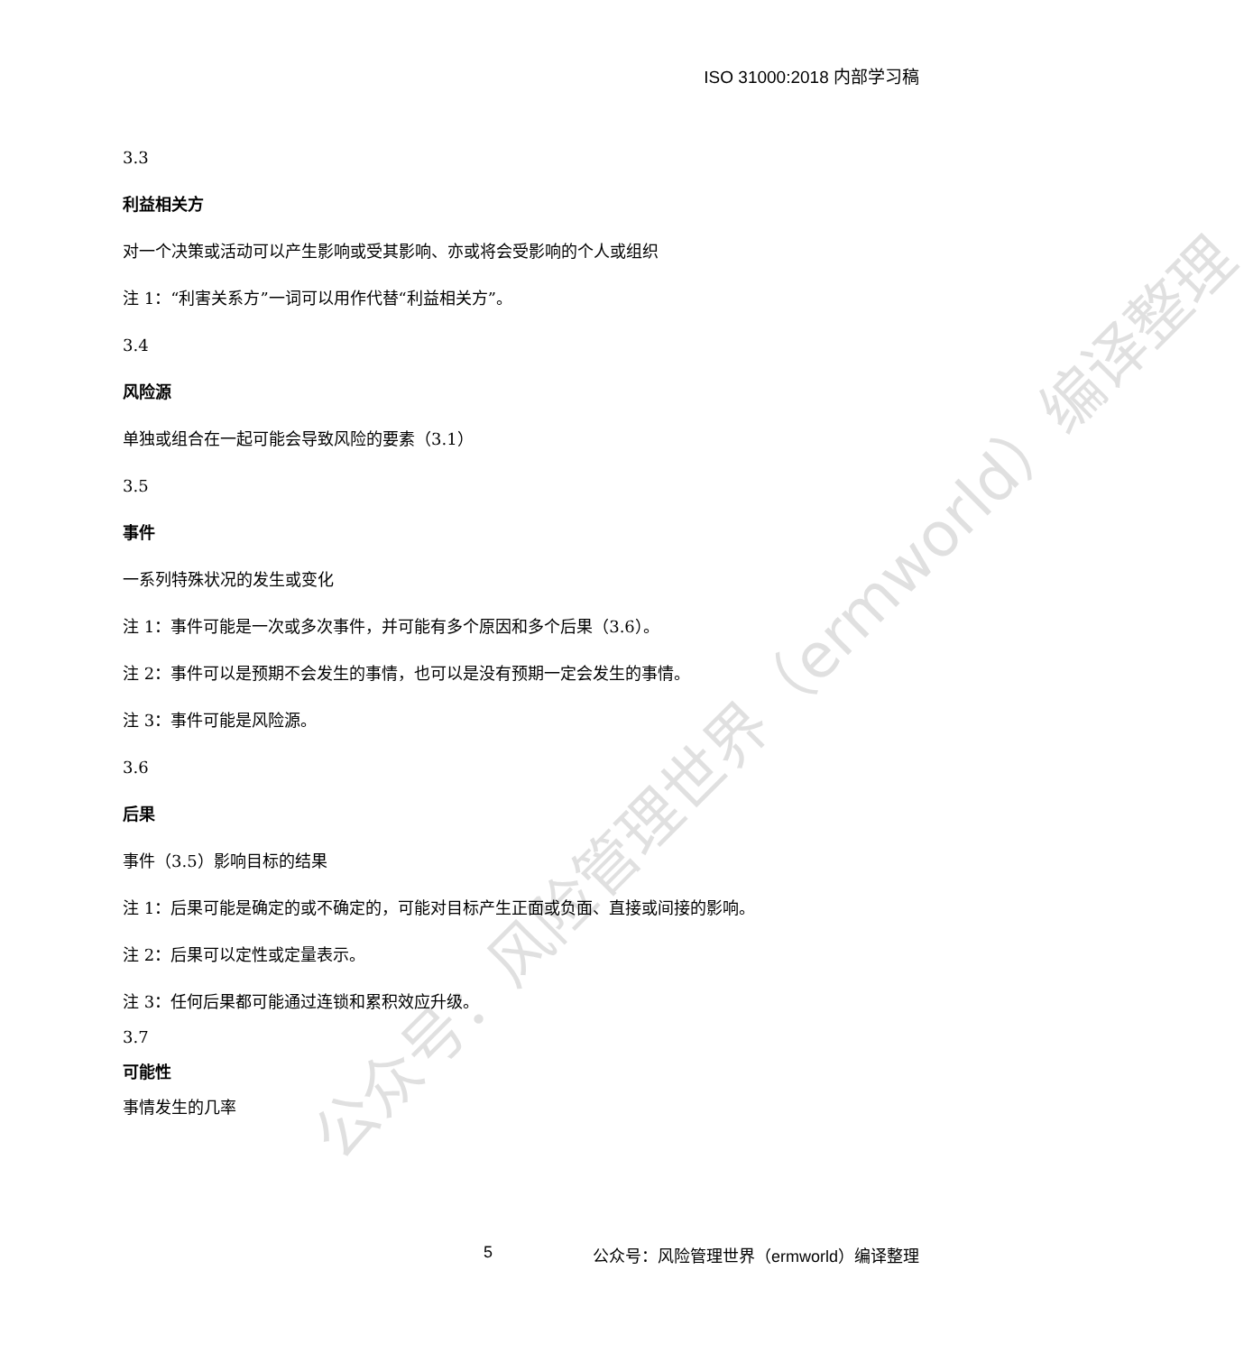ISO 31000:2018 内部学习稿
3.3
利益相关方
对一个决策或活动可以产生影响或受其影响、亦或将会受影响的个人或组织
注 1：“利害关系方”一词可以用作代替“利益相关方”。
3.4
风险源
单独或组合在一起可能会导致风险的要素（3.1）
3.5
事件
一系列特殊状况的发生或变化
注 1：事件可能是一次或多次事件，并可能有多个原因和多个后果（3.6）。
注 2：事件可以是预期不会发生的事情，也可以是没有预期一定会发生的事情。
注 3：事件可能是风险源。
3.6
后果
事件（3.5）影响目标的结果
注 1：后果可能是确定的或不确定的，可能对目标产生正面或负面、直接或间接的影响。
注 2：后果可以定性或定量表示。
注 3：任何后果都可能通过连锁和累积效应升级。
3.7
可能性
事情发生的几率
公众号：风险管理世界（ermworld）编译整理
5 公众号：风险管理世界（ermworld）编译整理